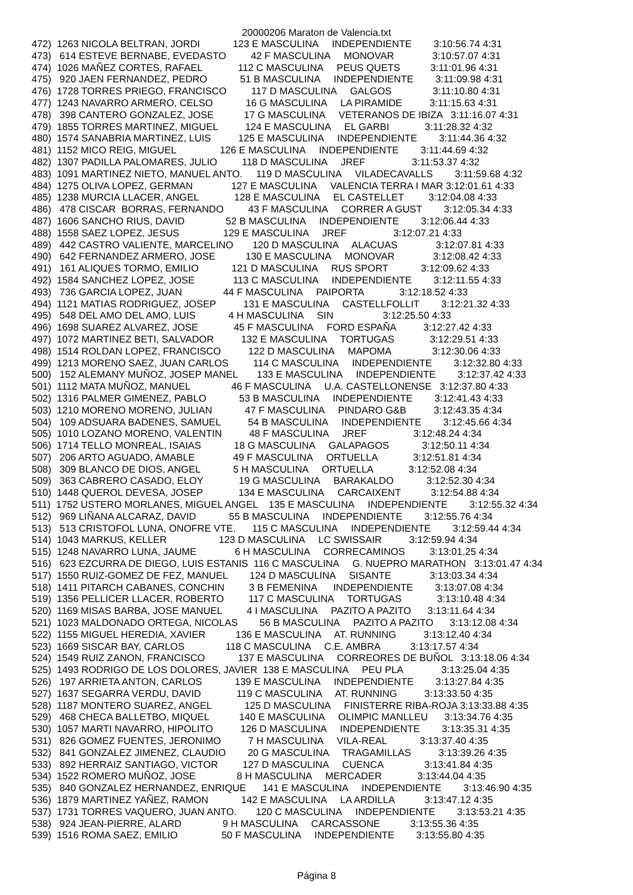20000206 Maraton de Valencia.txt
472)  1263 NICOLA BELTRAN, JORDI            123 E MASCULINA     INDEPENDIENTE        3:10:56.74 4:31
473)   614 ESTEVE BERNABE, EVEDASTO         42 F MASCULINA     MONOVAR              3:10:57.07 4:31
474)  1026 MAÑEZ CORTES, RAFAEL             112 C MASCULINA     PEUS QUETS           3:11:01.96 4:31
475)   920 JAEN FERNANDEZ, PEDRO            51 B MASCULINA     INDEPENDIENTE        3:11:09.98 4:31
476)  1728 TORRES PRIEGO, FRANCISCO         117 D MASCULINA     GALGOS               3:11:10.80 4:31
477)  1243 NAVARRO ARMERO, CELSO            16 G MASCULINA     LA PIRAMIDE          3:11:15.63 4:31
478)   398 CANTERO GONZALEZ, JOSE           17 G MASCULINA     VETERANOS DE IBIZA   3:11:16.07 4:31
479)  1855 TORRES MARTINEZ, MIGUEL          124 E MASCULINA     EL GARBI             3:11:28.32 4:32
480)  1574 SANABRIA MARTINEZ, LUIS          125 E MASCULINA     INDEPENDIENTE        3:11:44.36 4:32
481)  1152 MICO REIG, MIGUEL                126 E MASCULINA     INDEPENDIENTE        3:11:44.69 4:32
482)  1307 PADILLA PALOMARES, JULIO         118 D MASCULINA     JREF                 3:11:53.37 4:32
483)  1091 MARTINEZ NIETO, MANUEL ANTO.     119 D MASCULINA     VILADECAVALLS        3:11:59.68 4:32
484)  1275 OLIVA LOPEZ, GERMAN              127 E MASCULINA     VALENCIA TERRA I MAR 3:12:01.61 4:33
485)  1238 MURCIA LLACER, ANGEL             128 E MASCULINA     EL CASTELLET         3:12:04.08 4:33
486)   478 CISCAR  BORRAS, FERNANDO         43 F MASCULINA     CORRER A GUST        3:12:05.34 4:33
487)  1606 SANCHO RIUS, DAVID               52 B MASCULINA     INDEPENDIENTE        3:12:06.44 4:33
488)  1558 SAEZ LOPEZ, JESUS                129 E MASCULINA     JREF                 3:12:07.21 4:33
489)   442 CASTRO VALIENTE, MARCELINO       120 D MASCULINA     ALACUAS              3:12:07.81 4:33
490)   642 FERNANDEZ ARMERO, JOSE           130 E MASCULINA     MONOVAR              3:12:08.42 4:33
491)   161 ALIQUES TORMO, EMILIO            121 D MASCULINA     RUS SPORT            3:12:09.62 4:33
492)  1584 SANCHEZ LOPEZ, JOSE              113 C MASCULINA     INDEPENDIENTE        3:12:11.55 4:33
493)   736 GARCIA LOPEZ, JUAN               44 F MASCULINA     PAIPORTA             3:12:18.52 4:33
494)  1121 MATIAS RODRIGUEZ, JOSEP          131 E MASCULINA     CASTELLFOLLIT        3:12:21.32 4:33
495)   548 DEL AMO DEL AMO, LUIS            4 H MASCULINA     SIN                  3:12:25.50 4:33
496)  1698 SUAREZ ALVAREZ, JOSE             45 F MASCULINA     FORD ESPAÑA          3:12:27.42 4:33
497)  1072 MARTINEZ BETI, SALVADOR          132 E MASCULINA     TORTUGAS             3:12:29.51 4:33
498)  1514 ROLDAN LOPEZ, FRANCISCO          122 D MASCULINA     MAPOMA               3:12:30.06 4:33
499)  1213 MORENO SAEZ, JUAN CARLOS         114 C MASCULINA     INDEPENDIENTE        3:12:32.80 4:33
500)   152 ALEMANY MUÑOZ, JOSEP MANEL       133 E MASCULINA     INDEPENDIENTE        3:12:37.42 4:33
501)  1112 MATA MUÑOZ, MANUEL               46 F MASCULINA     U.A. CASTELLONENSE   3:12:37.80 4:33
502)  1316 PALMER GIMENEZ, PABLO            53 B MASCULINA     INDEPENDIENTE        3:12:41.43 4:33
503)  1210 MORENO MORENO, JULIAN            47 F MASCULINA     PINDARO G&B          3:12:43.35 4:34
504)   109 ADSUARA BADENES, SAMUEL          54 B MASCULINA     INDEPENDIENTE        3:12:45.66 4:34
505)  1010 LOZANO MORENO, VALENTIN          48 F MASCULINA     JREF                 3:12:48.24 4:34
506)  1714 TELLO MONREAL, ISAIAS            18 G MASCULINA     GALAPAGOS            3:12:50.11 4:34
507)   206 ARTO AGUADO, AMABLE              49 F MASCULINA     ORTUELLA             3:12:51.81 4:34
508)   309 BLANCO DE DIOS, ANGEL            5 H MASCULINA     ORTUELLA             3:12:52.08 4:34
509)   363 CABRERO CASADO, ELOY             19 G MASCULINA     BARAKALDO            3:12:52.30 4:34
510)  1448 QUEROL DEVESA, JOSEP             134 E MASCULINA     CARCAIXENT           3:12:54.88 4:34
511)  1752 USTERO MORLANES, MIGUEL ANGEL    135 E MASCULINA     INDEPENDIENTE        3:12:55.32 4:34
512)   969 LIÑANA ALCARAZ, DAVID            55 B MASCULINA     INDEPENDIENTE        3:12:55.76 4:34
513)   513 CRISTOFOL LUNA, ONOFRE VTE.      115 C MASCULINA     INDEPENDIENTE        3:12:59.44 4:34
514)  1043 MARKUS, KELLER                   123 D MASCULINA     LC SWISSAIR          3:12:59.94 4:34
515)  1248 NAVARRO LUNA, JAUME              6 H MASCULINA     CORRECAMINOS         3:13:01.25 4:34
516)   623 EZCURRA DE DIEGO, LUIS ESTANIS  116 C MASCULINA     G. NUEPRO MARATHON   3:13:01.47 4:34
517)  1550 RUIZ-GOMEZ DE FEZ, MANUEL        124 D MASCULINA     SISANTE              3:13:03.34 4:34
518)  1411 PITARCH CABANES, CONCHIN         3 B FEMENINA      INDEPENDIENTE        3:13:07.08 4:34
519)  1356 PELLICER LLACER, ROBERTO         117 C MASCULINA     TORTUGAS             3:13:10.48 4:34
520)  1169 MISAS BARBA, JOSE MANUEL         4 I MASCULINA     PAZITO A PAZITO      3:13:11.64 4:34
521)  1023 MALDONADO ORTEGA, NICOLAS        56 B MASCULINA     PAZITO A PAZITO      3:13:12.08 4:34
522)  1155 MIGUEL HEREDIA, XAVIER           136 E MASCULINA     AT. RUNNING          3:13:12.40 4:34
523)  1669 SISCAR BAY, CARLOS               118 C MASCULINA     C.E. AMBRA           3:13:17.57 4:34
524)  1549 RUIZ ZANON, FRANCISCO            137 E MASCULINA     CORREORES DE BUÑOL   3:13:18.06 4:34
525)  1493 RODRIGO DE LOS DOLORES, JAVIER  138 E MASCULINA     PEU PLA              3:13:25.04 4:35
526)   197 ARRIETA ANTON, CARLOS            139 E MASCULINA     INDEPENDIENTE        3:13:27.84 4:35
527)  1637 SEGARRA VERDU, DAVID             119 C MASCULINA     AT. RUNNING          3:13:33.50 4:35
528)  1187 MONTERO SUAREZ, ANGEL            125 D MASCULINA     FINISTERRE RIBA-ROJA 3:13:33.88 4:35
529)   468 CHECA BALLETBO, MIQUEL           140 E MASCULINA     OLIMPIC MANLLEU      3:13:34.76 4:35
530)  1057 MARTI NAVARRO, HIPOLITO          126 D MASCULINA     INDEPENDIENTE        3:13:35.31 4:35
531)   826 GOMEZ FUENTES, JERONIMO          7 H MASCULINA     VILA-REAL            3:13:37.40 4:35
532)   841 GONZALEZ JIMENEZ, CLAUDIO        20 G MASCULINA     TRAGAMILLAS          3:13:39.26 4:35
533)   892 HERRAIZ SANTIAGO, VICTOR         127 D MASCULINA     CUENCA               3:13:41.84 4:35
534)  1522 ROMERO MUÑOZ, JOSE               8 H MASCULINA     MERCADER             3:13:44.04 4:35
535)   840 GONZALEZ HERNANDEZ, ENRIQUE      141 E MASCULINA     INDEPENDIENTE        3:13:46.90 4:35
536)  1879 MARTINEZ YAÑEZ, RAMON            142 E MASCULINA     LA ARDILLA           3:13:47.12 4:35
537)  1731 TORRES VAQUERO, JUAN ANTO.       120 C MASCULINA     INDEPENDIENTE        3:13:53.21 4:35
538)   924 JEAN-PIERRE, ALARD               9 H MASCULINA     CARCASSONE           3:13:55.36 4:35
539)  1516 ROMA SAEZ, EMILIO                50 F MASCULINA     INDEPENDIENTE        3:13:55.80 4:35
Página 8